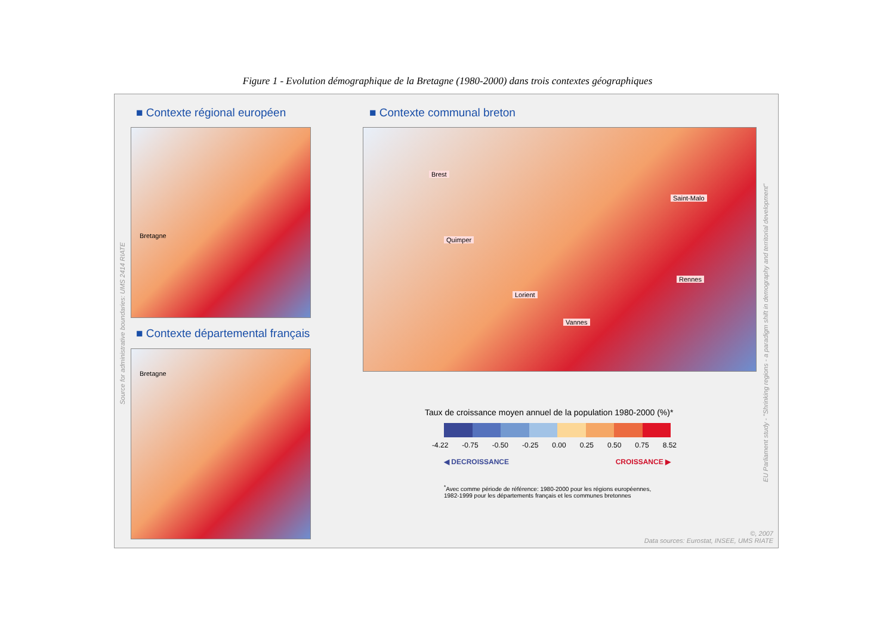Figure 1 - Evolution démographique de la Bretagne (1980-2000) dans trois contextes géographiques
■ Contexte régional européen ■ Contexte communal breton
Bretagne
■ Contexte départemental français
Bretagne
Source for administrative boundaries: UMS 2414 RIATE
Brest
Saint-Malo
Quimper
Rennes
Lorient
Vannes
EU Parliament study - "Shrinking regions - a paradigm shift in demography and territorial development"
Taux de croissance moyen annuel de la population 1980-2000 (%)*
-4.22 -0.75 -0.50 -0.25 0.00 0.25 0.50 0.75 8.52
◀ DECROISSANCE CROISSANCE ▶
<sup>*</sup> Avec comme période de référence: 1980-2000 pour les régions européennes,
1982-1999 pour les départements français et les communes bretonnes
©, 2007
Data sources: Eurostat, INSEE, UMS RIATE